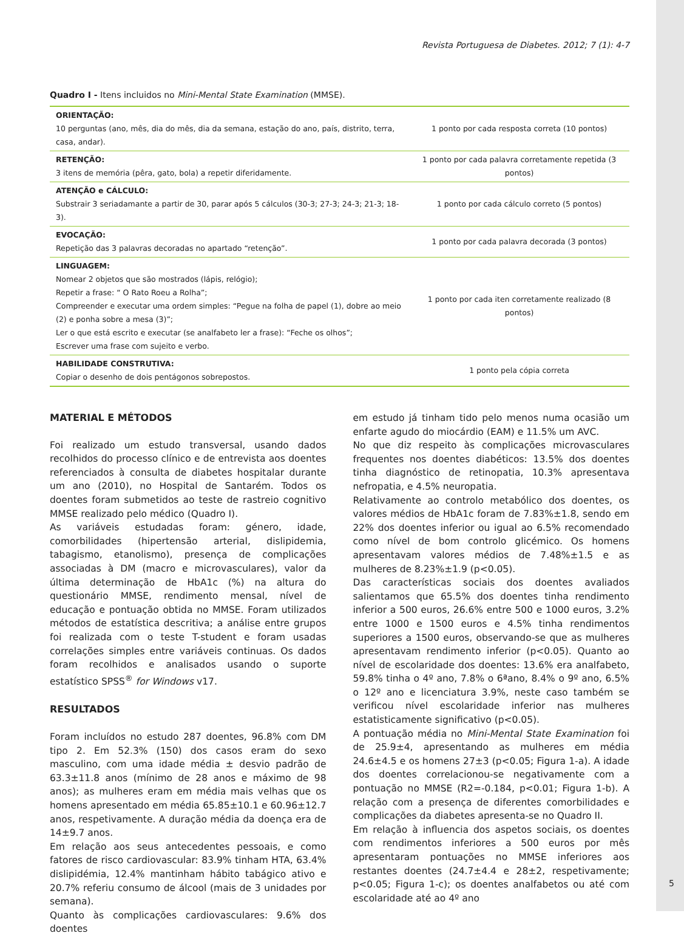Revista Portuguesa de Diabetes. 2012; 7 (1): 4-7
Quadro I - Itens incluidos no Mini-Mental State Examination (MMSE).
| ORIENTAÇÃO: 10 perguntas (ano, mês, dia do mês, dia da semana, estação do ano, país, distrito, terra, casa, andar). | 1 ponto por cada resposta correta (10 pontos) |
| RETENÇÃO: 3 itens de memória (pêra, gato, bola) a repetir diferidamente. | 1 ponto por cada palavra corretamente repetida (3 pontos) |
| ATENÇÃO e CÁLCULO: Substrair 3 seriadamante a partir de 30, parar após 5 cálculos (30-3; 27-3; 24-3; 21-3; 18-3). | 1 ponto por cada cálculo correto (5 pontos) |
| EVOCAÇÃO: Repetição das 3 palavras decoradas no apartado “retenção”. | 1 ponto por cada palavra decorada (3 pontos) |
| LINGUAGEM: Nomear 2 objetos que são mostrados (lápis, relógio); Repetir a frase: “ O Rato Roeu a Rolha”; Compreender e executar uma ordem simples: “Pegue na folha de papel (1), dobre ao meio (2) e ponha sobre a mesa (3)”; Ler o que está escrito e executar (se analfabeto ler a frase): “Feche os olhos”; Escrever uma frase com sujeito e verbo. | 1 ponto por cada iten corretamente realizado (8 pontos) |
| HABILIDADE CONSTRUTIVA: Copiar o desenho de dois pentágonos sobrepostos. | 1 ponto pela cópia correta |
MATERIAL E MÉTODOS
Foi realizado um estudo transversal, usando dados recolhidos do processo clínico e de entrevista aos doentes referenciados à consulta de diabetes hospitalar durante um ano (2010), no Hospital de Santarém. Todos os doentes foram submetidos ao teste de rastreio cognitivo MMSE realizado pelo médico (Quadro I).
As variáveis estudadas foram: género, idade, comorbilidades (hipertensão arterial, dislipidemia, tabagismo, etanolismo), presença de complicações associadas à DM (macro e microvasculares), valor da última determinação de HbA1c (%) na altura do questionário MMSE, rendimento mensal, nível de educação e pontuação obtida no MMSE. Foram utilizados métodos de estatística descritiva; a análise entre grupos foi realizada com o teste T-student e foram usadas correlações simples entre variáveis continuas. Os dados foram recolhidos e analisados usando o suporte estatístico SPSS<sup>®</sup> for Windows v17.
RESULTADOS
Foram incluídos no estudo 287 doentes, 96.8% com DM tipo 2. Em 52.3% (150) dos casos eram do sexo masculino, com uma idade média ± desvio padrão de 63.3±11.8 anos (mínimo de 28 anos e máximo de 98 anos); as mulheres eram em média mais velhas que os homens apresentado em média 65.85±10.1 e 60.96±12.7 anos, respetivamente. A duração média da doença era de 14±9.7 anos.
Em relação aos seus antecedentes pessoais, e como fatores de risco cardiovascular: 83.9% tinham HTA, 63.4% dislipidémia, 12.4% mantinham hábito tabágico ativo e 20.7% referiu consumo de álcool (mais de 3 unidades por semana).
Quanto às complicações cardiovasculares: 9.6% dos doentes
em estudo já tinham tido pelo menos numa ocasião um enfarte agudo do miocárdio (EAM) e 11.5% um AVC.
No que diz respeito às complicações microvasculares frequentes nos doentes diabéticos: 13.5% dos doentes tinha diagnóstico de retinopatia, 10.3% apresentava nefropatia, e 4.5% neuropatia.
Relativamente ao controlo metabólico dos doentes, os valores médios de HbA1c foram de 7.83%±1.8, sendo em 22% dos doentes inferior ou igual ao 6.5% recomendado como nível de bom controlo glicémico. Os homens apresentavam valores médios de 7.48%±1.5 e as mulheres de 8.23%±1.9 (p<0.05).
Das características sociais dos doentes avaliados salientamos que 65.5% dos doentes tinha rendimento inferior a 500 euros, 26.6% entre 500 e 1000 euros, 3.2% entre 1000 e 1500 euros e 4.5% tinha rendimentos superiores a 1500 euros, observando-se que as mulheres apresentavam rendimento inferior (p<0.05). Quanto ao nível de escolaridade dos doentes: 13.6% era analfabeto, 59.8% tinha o 4º ano, 7.8% o 6ªano, 8.4% o 9º ano, 6.5% o 12º ano e licenciatura 3.9%, neste caso também se verificou nível escolaridade inferior nas mulheres estatisticamente significativo (p<0.05).
A pontuação média no Mini-Mental State Examination foi de 25.9±4, apresentando as mulheres em média 24.6±4.5 e os homens 27±3 (p<0.05; Figura 1-a). A idade dos doentes correlacionou-se negativamente com a pontuação no MMSE (R2=-0.184, p<0.01; Figura 1-b). A relação com a presença de diferentes comorbilidades e complicações da diabetes apresenta-se no Quadro II.
Em relação à influencia dos aspetos sociais, os doentes com rendimentos inferiores a 500 euros por mês apresentaram pontuações no MMSE inferiores aos restantes doentes (24.7±4.4 e 28±2, respetivamente; p<0.05; Figura 1-c); os doentes analfabetos ou até com escolaridade até ao 4º ano
5